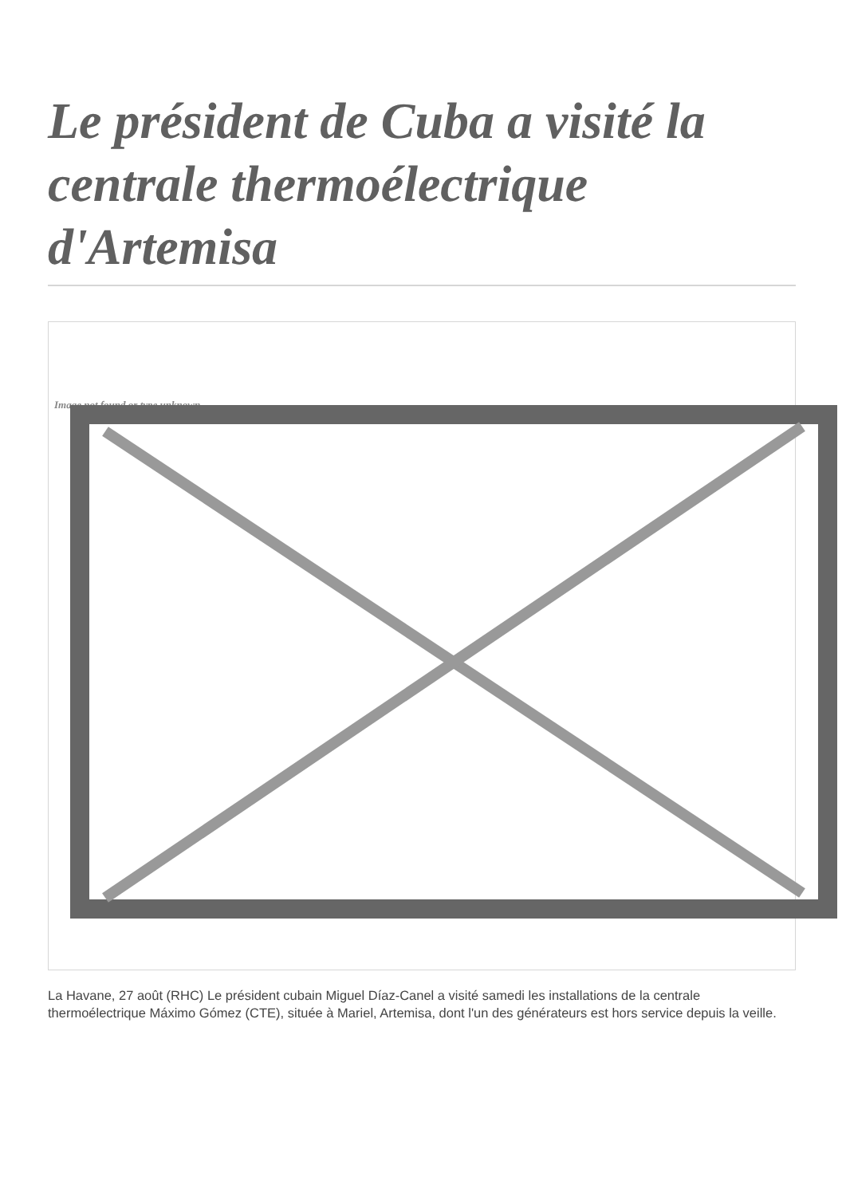Le président de Cuba a visité la centrale thermoélectrique d'Artemisa
Image not found or type unknown
La Havane, 27 août (RHC) Le président cubain Miguel Díaz-Canel a visité samedi les installations de la centrale thermoélectrique Máximo Gómez (CTE), située à Mariel, Artemisa, dont l'un des générateurs est hors service depuis la veille.